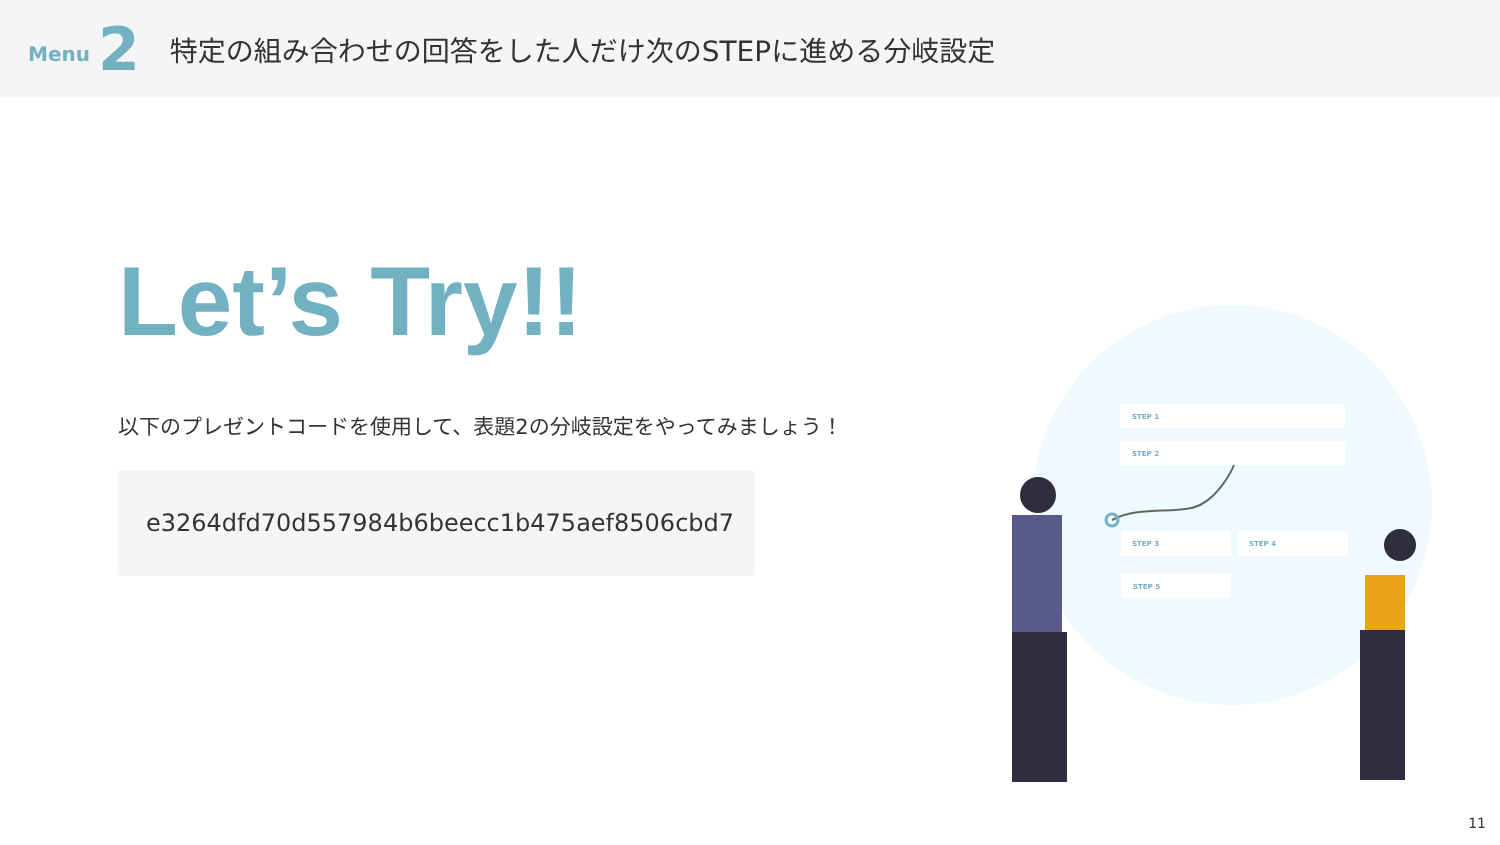Menu 2 特定の組み合わせの回答をした人だけ次のSTEPに進める分岐設定
Let’s Try!!
以下のプレゼントコードを使用して、表題2の分岐設定をやってみましょう！
e3264dfd70d557984b6beecc1b475aef8506cbd7
STEP 1
STEP 2
STEP 3
STEP 4
STEP 5
11